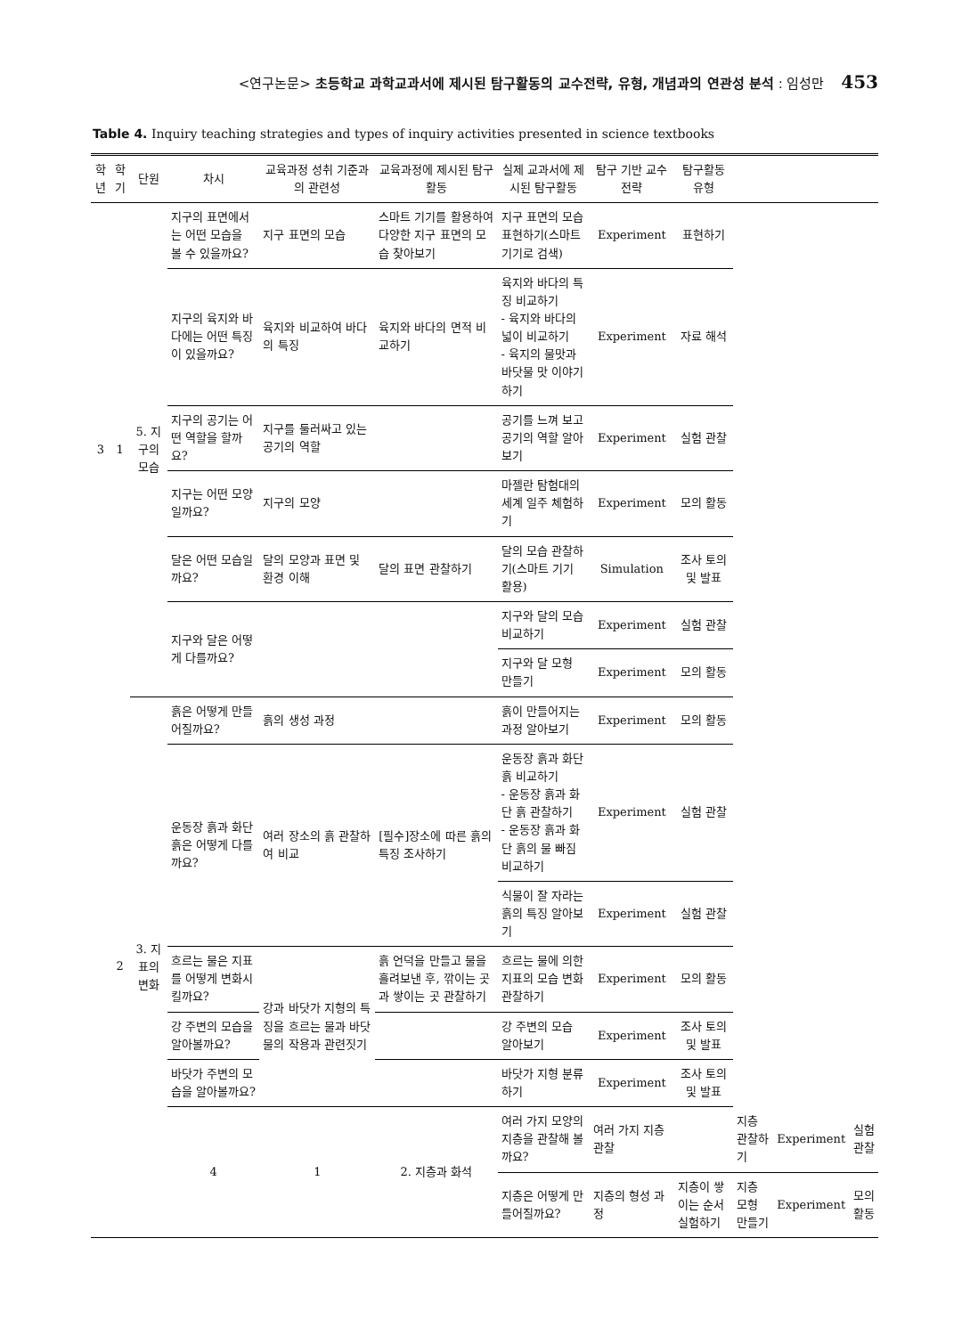<연구논문> 초등학교 과학교과서에 제시된 탐구활동의 교수전략, 유형, 개념과의 연관성 분석 : 임성만 453
Table 4. Inquiry teaching strategies and types of inquiry activities presented in science textbooks
| 학년 | 학기 | 단원 | 차시 | 교육과정 성취 기준과의 관련성 | 교육과정에 제시된 탐구활동 | 실제 교과서에 제시된 탐구활동 | 탐구 기반 교수전략 | 탐구활동 유형 | | | |
| --- | --- | --- | --- | --- | --- | --- | --- | --- | --- | --- | --- |
| 3 | 1 | 5. 지구의 모습 | 지구의 표면에서는 어떤 모습을 볼 수 있을까요? | 지구 표면의 모습 | 스마트 기기를 활용하여 다양한 지구 표면의 모습 찾아보기 | 지구 표면의 모습 표현하기(스마트 기기로 검색) | Experiment | 표현하기 | | | |
| | | | 지구의 육지와 바다에는 어떤 특징이 있을까요? | 육지와 비교하여 바다의 특징 | 육지와 바다의 면적 비교하기 | 육지와 바다의 특징 비교하기 - 육지와 바다의 넓이 비교하기 - 육지의 물맛과 바닷물 맛 이야기하기 | Experiment | 자료 해석 | | | |
| | | | 지구의 공기는 어떤 역할을 할까요? | 지구를 둘러싸고 있는 공기의 역할 | | 공기를 느껴 보고 공기의 역할 알아보기 | Experiment | 실험 관찰 | | | |
| | | | 지구는 어떤 모양일까요? | 지구의 모양 | | 마젤란 탐험대의 세계 일주 체험하기 | Experiment | 모의 활동 | | | |
| | | | 달은 어떤 모습일까요? | 달의 모양과 표면 및 환경 이해 | 달의 표면 관찰하기 | 달의 모습 관찰하기(스마트 기기 활용) | Simulation | 조사 토의 및 발표 | | | |
| | | | 지구와 달은 어떻게 다를까요? | | | 지구와 달의 모습 비교하기 | Experiment | 실험 관찰 | | | |
| | | | | | | 지구와 달 모형 만들기 | Experiment | 모의 활동 | | | |
| | 2 | 3. 지표의 변화 | 흙은 어떻게 만들어질까요? | 흙의 생성 과정 | | 흙이 만들어지는 과정 알아보기 | Experiment | 모의 활동 | | | |
| | | | 운동장 흙과 화단 흙은 어떻게 다를까요? | 여러 장소의 흙 관찰하여 비교 | [필수]장소에 따른 흙의 특징 조사하기 | 운동장 흙과 화단 흙 비교하기 - 운동장 흙과 화단 흙 관찰하기 - 운동장 흙과 화단 흙의 물 빠짐 비교하기 | Experiment | 실험 관찰 | | | |
| | | | | | | 식물이 잘 자라는 흙의 특징 알아보기 | Experiment | 실험 관찰 | | | |
| | | | 흐르는 물은 지표를 어떻게 변화시킬까요? | 강과 바닷가 지형의 특징을 흐르는 물과 바닷물의 작용과 관련짓기 | 흙 언덕을 만들고 물을 흘려보낸 후, 깎이는 곳과 쌓이는 곳 관찰하기 | 흐르는 물에 의한 지표의 모습 변화 관찰하기 | Experiment | 모의 활동 | | | |
| | | | 강 주변의 모습을 알아볼까요? | | | 강 주변의 모습 알아보기 | Experiment | 조사 토의 및 발표 | | | |
| | | | 바닷가 주변의 모습을 알아볼까요? | | | 바닷가 지형 분류하기 | Experiment | 조사 토의 및 발표 | | | |
| | | | 4 | 1 | 2. 지층과 화석 | 여러 가지 모양의 지층을 관찰해 볼까요? | 여러 가지 지층 관찰 | | 지층 관찰하기 | Experiment | 실험 관찰 |
| | | | | | | 지층은 어떻게 만들어질까요? | 지층의 형성 과정 | 지층이 쌓이는 순서 실험하기 | 지층 모형 만들기 | Experiment | 모의 활동 |